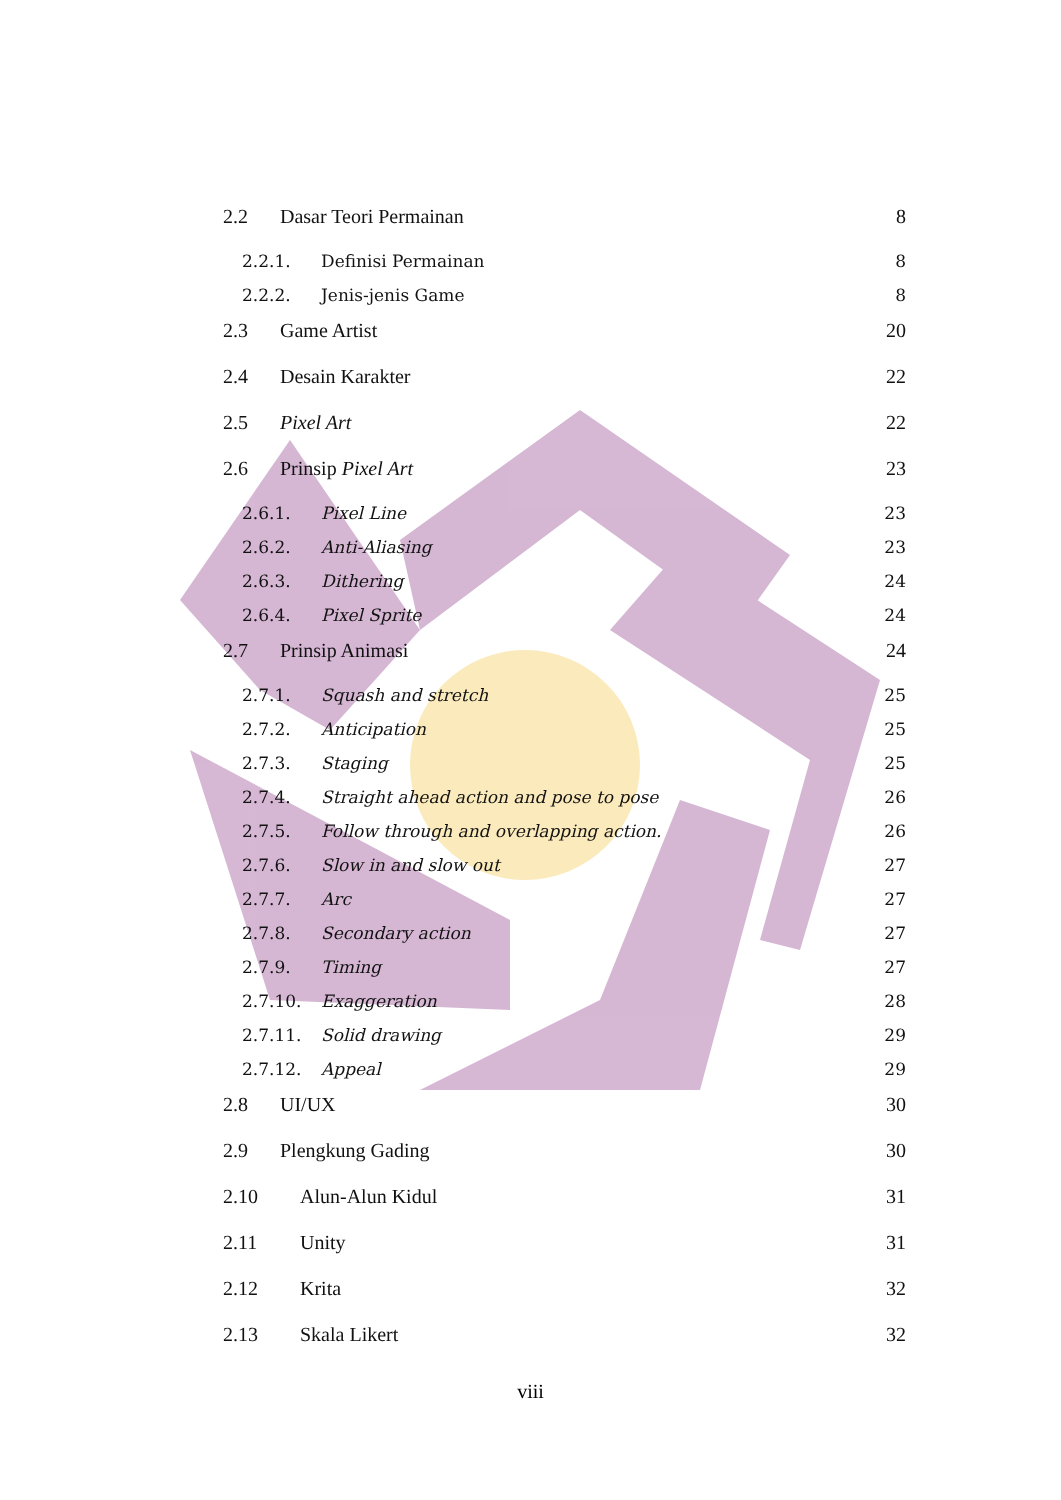2.2 Dasar Teori Permainan 8
2.2.1. Definisi Permainan 8
2.2.2. Jenis-jenis Game 8
2.3 Game Artist 20
2.4 Desain Karakter 22
2.5 Pixel Art 22
2.6 Prinsip Pixel Art 23
2.6.1. Pixel Line 23
2.6.2. Anti-Aliasing 23
2.6.3. Dithering 24
2.6.4. Pixel Sprite 24
2.7 Prinsip Animasi 24
2.7.1. Squash and stretch 25
2.7.2. Anticipation 25
2.7.3. Staging 25
2.7.4. Straight ahead action and pose to pose 26
2.7.5. Follow through and overlapping action. 26
2.7.6. Slow in and slow out 27
2.7.7. Arc 27
2.7.8. Secondary action 27
2.7.9. Timing 27
2.7.10. Exaggeration 28
2.7.11. Solid drawing 29
2.7.12. Appeal 29
2.8 UI/UX 30
2.9 Plengkung Gading 30
2.10 Alun-Alun Kidul 31
2.11 Unity 31
2.12 Krita 32
2.13 Skala Likert 32
viii